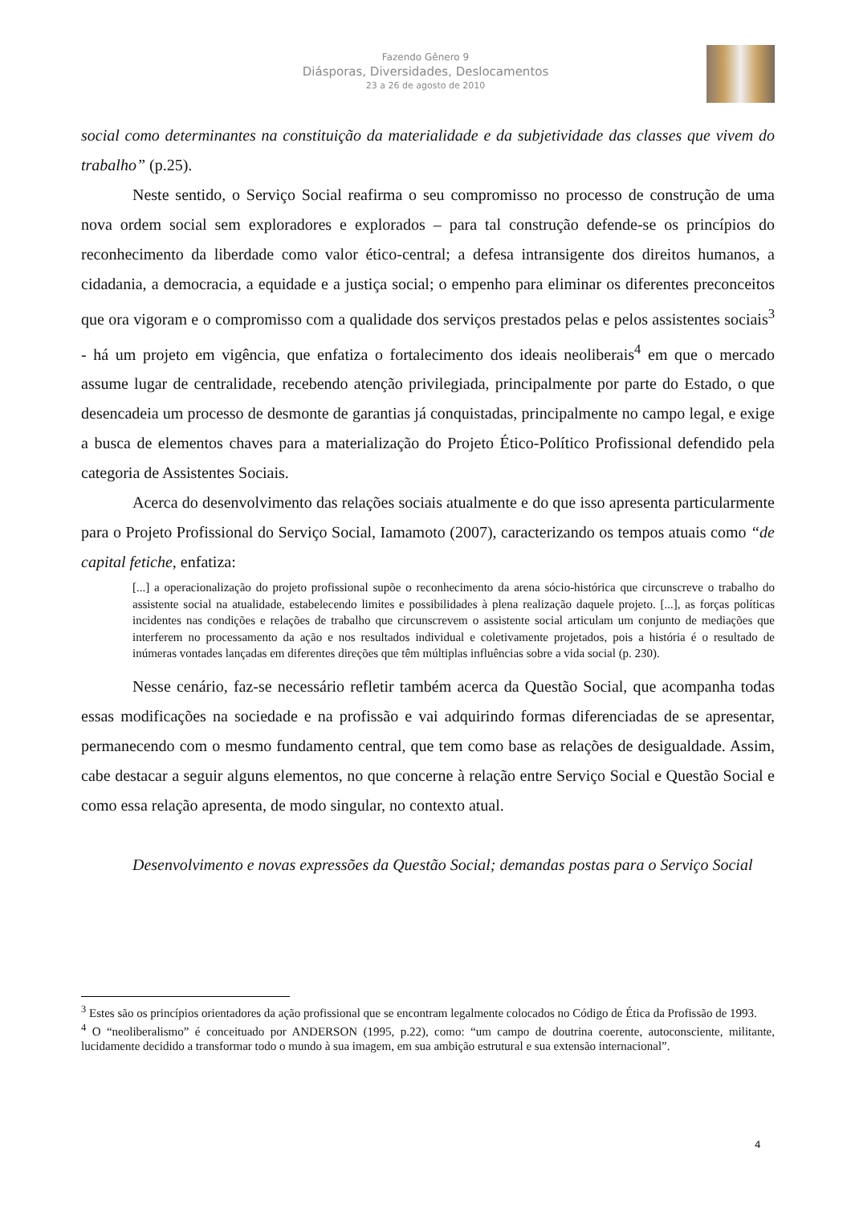Fazendo Gênero 9
Diásporas, Diversidades, Deslocamentos
23 a 26 de agosto de 2010
social como determinantes na constituição da materialidade e da subjetividade das classes que vivem do trabalho” (p.25).
Neste sentido, o Serviço Social reafirma o seu compromisso no processo de construção de uma nova ordem social sem exploradores e explorados – para tal construção defende-se os princípios do reconhecimento da liberdade como valor ético-central; a defesa intransigente dos direitos humanos, a cidadania, a democracia, a equidade e a justiça social; o empenho para eliminar os diferentes preconceitos que ora vigoram e o compromisso com a qualidade dos serviços prestados pelas e pelos assistentes sociais<sup>3</sup> - há um projeto em vigência, que enfatiza o fortalecimento dos ideais neoliberais<sup>4</sup> em que o mercado assume lugar de centralidade, recebendo atenção privilegiada, principalmente por parte do Estado, o que desencadeia um processo de desmonte de garantias já conquistadas, principalmente no campo legal, e exige a busca de elementos chaves para a materialização do Projeto Ético-Político Profissional defendido pela categoria de Assistentes Sociais.
Acerca do desenvolvimento das relações sociais atualmente e do que isso apresenta particularmente para o Projeto Profissional do Serviço Social, Iamamoto (2007), caracterizando os tempos atuais como “de capital fetiche, enfatiza:
[...] a operacionalização do projeto profissional supõe o reconhecimento da arena sócio-histórica que circunscreve o trabalho do assistente social na atualidade, estabelecendo limites e possibilidades à plena realização daquele projeto. [...], as forças políticas incidentes nas condições e relações de trabalho que circunscrevem o assistente social articulam um conjunto de mediações que interferem no processamento da ação e nos resultados individual e coletivamente projetados, pois a história é o resultado de inúmeras vontades lançadas em diferentes direções que têm múltiplas influências sobre a vida social (p. 230).
Nesse cenário, faz-se necessário refletir também acerca da Questão Social, que acompanha todas essas modificações na sociedade e na profissão e vai adquirindo formas diferenciadas de se apresentar, permanecendo com o mesmo fundamento central, que tem como base as relações de desigualdade. Assim, cabe destacar a seguir alguns elementos, no que concerne à relação entre Serviço Social e Questão Social e como essa relação apresenta, de modo singular, no contexto atual.
Desenvolvimento e novas expressões da Questão Social; demandas postas para o Serviço Social
<sup>3</sup> Estes são os princípios orientadores da ação profissional que se encontram legalmente colocados no Código de Ética da Profissão de 1993.
<sup>4</sup> O “neoliberalismo” é conceituado por ANDERSON (1995, p.22), como: “um campo de doutrina coerente, autoconsciente, militante, lucidamente decidido a transformar todo o mundo à sua imagem, em sua ambição estrutural e sua extensão internacional”.
4